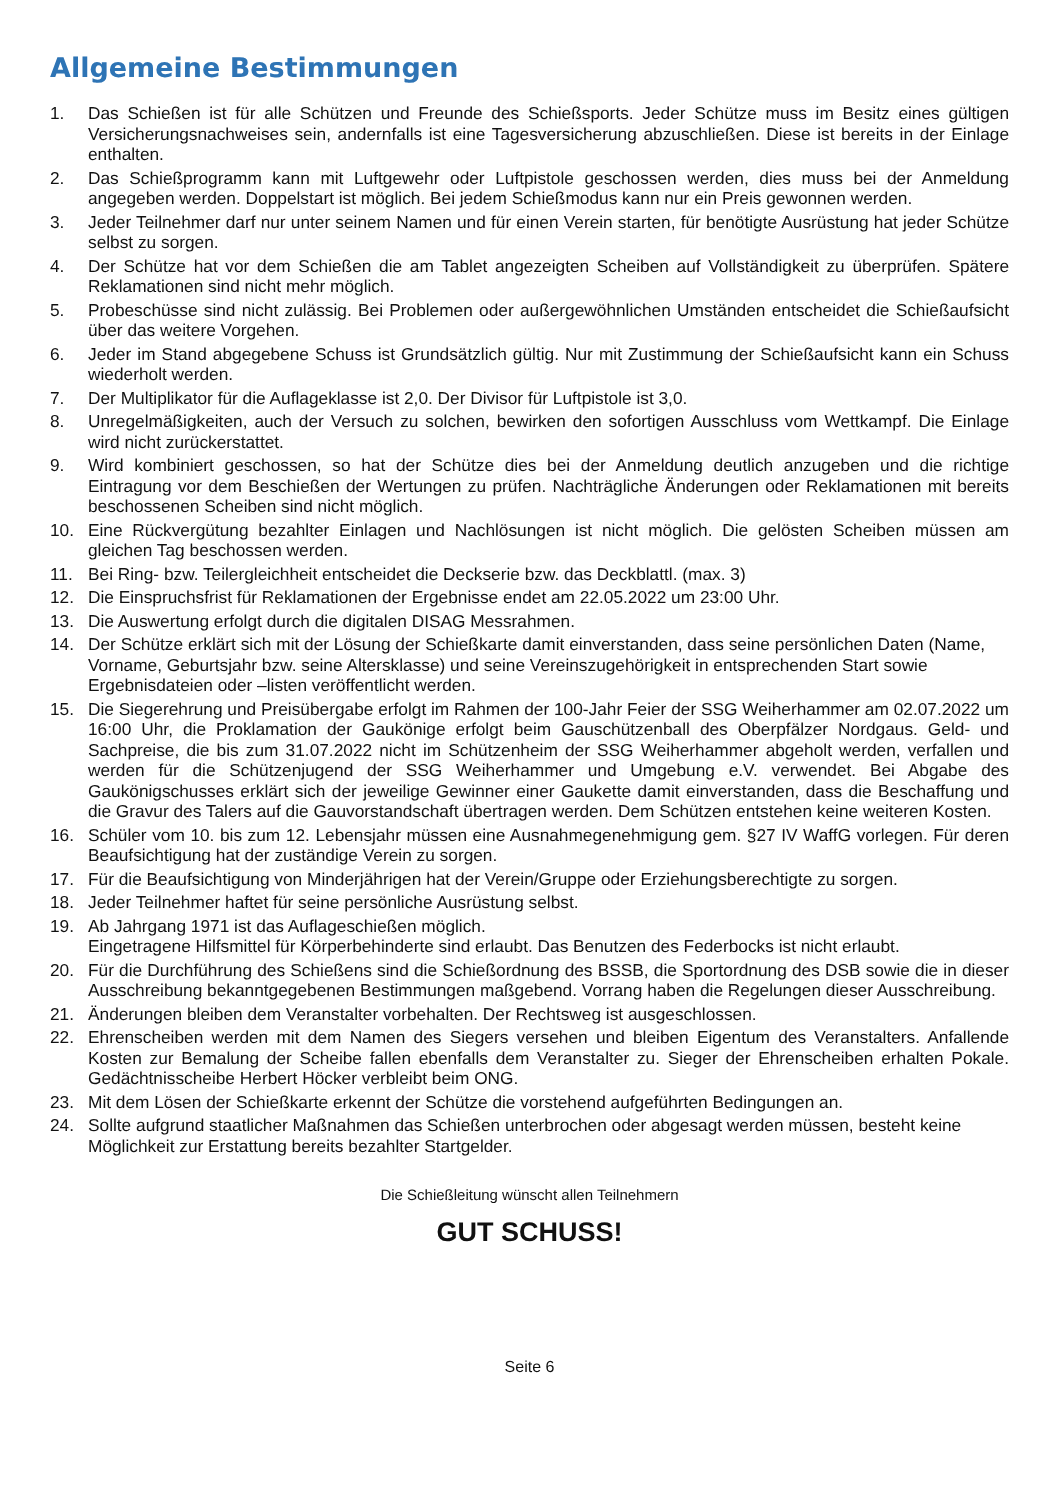Allgemeine Bestimmungen
1. Das Schießen ist für alle Schützen und Freunde des Schießsports. Jeder Schütze muss im Besitz eines gültigen Versicherungsnachweises sein, andernfalls ist eine Tagesversicherung abzuschließen. Diese ist bereits in der Einlage enthalten.
2. Das Schießprogramm kann mit Luftgewehr oder Luftpistole geschossen werden, dies muss bei der Anmeldung angegeben werden. Doppelstart ist möglich. Bei jedem Schießmodus kann nur ein Preis gewonnen werden.
3. Jeder Teilnehmer darf nur unter seinem Namen und für einen Verein starten, für benötigte Ausrüstung hat jeder Schütze selbst zu sorgen.
4. Der Schütze hat vor dem Schießen die am Tablet angezeigten Scheiben auf Vollständigkeit zu überprüfen. Spätere Reklamationen sind nicht mehr möglich.
5. Probeschüsse sind nicht zulässig. Bei Problemen oder außergewöhnlichen Umständen entscheidet die Schießaufsicht über das weitere Vorgehen.
6. Jeder im Stand abgegebene Schuss ist Grundsätzlich gültig. Nur mit Zustimmung der Schießaufsicht kann ein Schuss wiederholt werden.
7. Der Multiplikator für die Auflageklasse ist 2,0. Der Divisor für Luftpistole ist 3,0.
8. Unregelmäßigkeiten, auch der Versuch zu solchen, bewirken den sofortigen Ausschluss vom Wettkampf. Die Einlage wird nicht zurückerstattet.
9. Wird kombiniert geschossen, so hat der Schütze dies bei der Anmeldung deutlich anzugeben und die richtige Eintragung vor dem Beschießen der Wertungen zu prüfen. Nachträgliche Änderungen oder Reklamationen mit bereits beschossenen Scheiben sind nicht möglich.
10. Eine Rückvergütung bezahlter Einlagen und Nachlösungen ist nicht möglich. Die gelösten Scheiben müssen am gleichen Tag beschossen werden.
11. Bei Ring- bzw. Teilergleichheit entscheidet die Deckserie bzw. das Deckblattl. (max. 3)
12. Die Einspruchsfrist für Reklamationen der Ergebnisse endet am 22.05.2022 um 23:00 Uhr.
13. Die Auswertung erfolgt durch die digitalen DISAG Messrahmen.
14. Der Schütze erklärt sich mit der Lösung der Schießkarte damit einverstanden, dass seine persönlichen Daten (Name, Vorname, Geburtsjahr bzw. seine Altersklasse) und seine Vereinszugehörigkeit in entsprechenden Start sowie Ergebnisdateien oder –listen veröffentlicht werden.
15. Die Siegerehrung und Preisübergabe erfolgt im Rahmen der 100-Jahr Feier der SSG Weiherhammer am 02.07.2022 um 16:00 Uhr, die Proklamation der Gaukönige erfolgt beim Gauschützenball des Oberpfälzer Nordgaus. Geld- und Sachpreise, die bis zum 31.07.2022 nicht im Schützenheim der SSG Weiherhammer abgeholt werden, verfallen und werden für die Schützenjugend der SSG Weiherhammer und Umgebung e.V. verwendet. Bei Abgabe des Gaukönigschusses erklärt sich der jeweilige Gewinner einer Gaukette damit einverstanden, dass die Beschaffung und die Gravur des Talers auf die Gauvorstandschaft übertragen werden. Dem Schützen entstehen keine weiteren Kosten.
16. Schüler vom 10. bis zum 12. Lebensjahr müssen eine Ausnahmegenehmigung gem. §27 IV WaffG vorlegen. Für deren Beaufsichtigung hat der zuständige Verein zu sorgen.
17. Für die Beaufsichtigung von Minderjährigen hat der Verein/Gruppe oder Erziehungsberechtigte zu sorgen.
18. Jeder Teilnehmer haftet für seine persönliche Ausrüstung selbst.
19. Ab Jahrgang 1971 ist das Auflageschießen möglich.
Eingetragene Hilfsmittel für Körperbehinderte sind erlaubt. Das Benutzen des Federbocks ist nicht erlaubt.
20. Für die Durchführung des Schießens sind die Schießordnung des BSSB, die Sportordnung des DSB sowie die in dieser Ausschreibung bekanntgegebenen Bestimmungen maßgebend. Vorrang haben die Regelungen dieser Ausschreibung.
21. Änderungen bleiben dem Veranstalter vorbehalten. Der Rechtsweg ist ausgeschlossen.
22. Ehrenscheiben werden mit dem Namen des Siegers versehen und bleiben Eigentum des Veranstalters. Anfallende Kosten zur Bemalung der Scheibe fallen ebenfalls dem Veranstalter zu. Sieger der Ehrenscheiben erhalten Pokale. Gedächtnisscheibe Herbert Höcker verbleibt beim ONG.
23. Mit dem Lösen der Schießkarte erkennt der Schütze die vorstehend aufgeführten Bedingungen an.
24. Sollte aufgrund staatlicher Maßnahmen das Schießen unterbrochen oder abgesagt werden müssen, besteht keine Möglichkeit zur Erstattung bereits bezahlter Startgelder.
Die Schießleitung wünscht allen Teilnehmern
GUT SCHUSS!
Seite 6